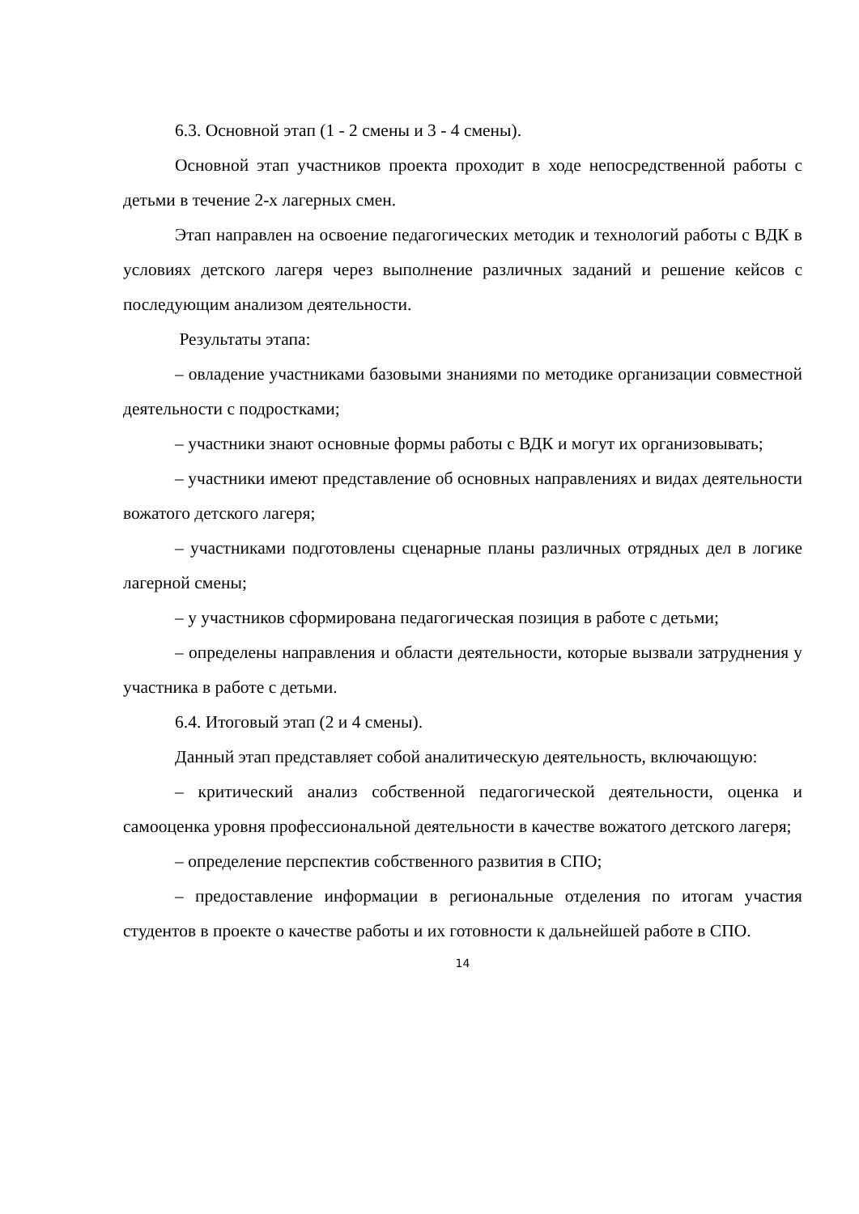6.3. Основной этап (1 - 2 смены и 3 - 4 смены).
Основной этап участников проекта проходит в ходе непосредственной работы с детьми в течение 2-х лагерных смен.
Этап направлен на освоение педагогических методик и технологий работы с ВДК в условиях детского лагеря через выполнение различных заданий и решение кейсов с последующим анализом деятельности.
Результаты этапа:
– овладение участниками базовыми знаниями по методике организации совместной деятельности с подростками;
– участники знают основные формы работы с ВДК и могут их организовывать;
– участники имеют представление об основных направлениях и видах деятельности вожатого детского лагеря;
– участниками подготовлены сценарные планы различных отрядных дел в логике лагерной смены;
– у участников сформирована педагогическая позиция в работе с детьми;
– определены направления и области деятельности, которые вызвали затруднения у участника в работе с детьми.
6.4. Итоговый этап (2 и 4 смены).
Данный этап представляет собой аналитическую деятельность, включающую:
– критический анализ собственной педагогической деятельности, оценка и самооценка уровня профессиональной деятельности в качестве вожатого детского лагеря;
– определение перспектив собственного развития в СПО;
– предоставление информации в региональные отделения по итогам участия студентов в проекте о качестве работы и их готовности к дальнейшей работе в СПО.
14